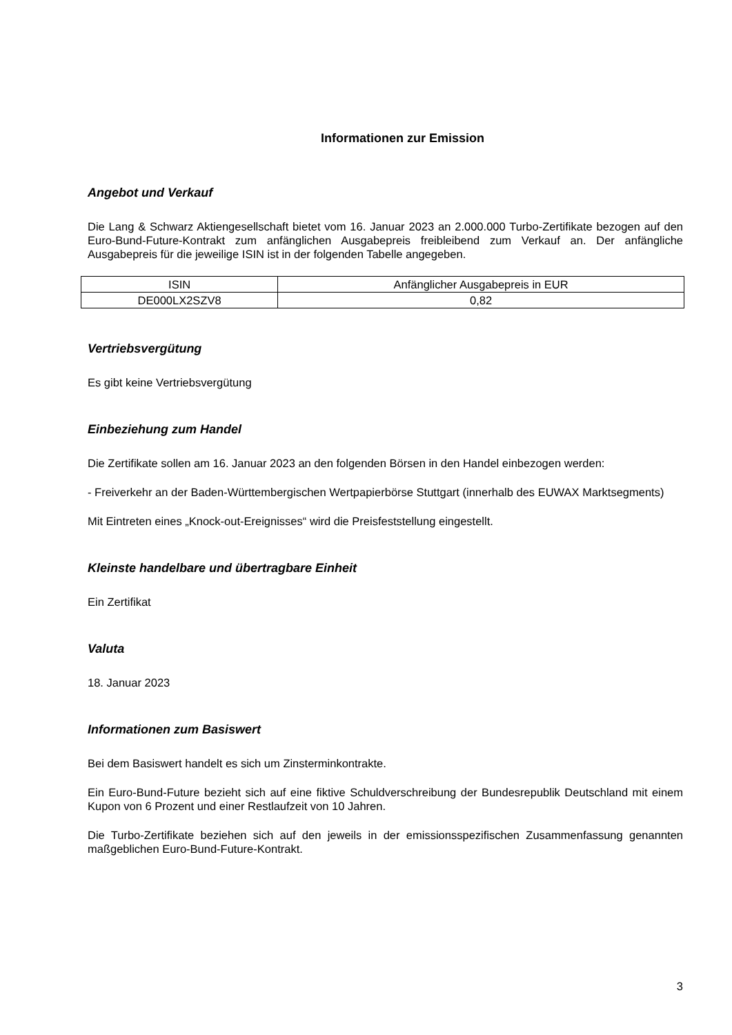Informationen zur Emission
Angebot und Verkauf
Die Lang & Schwarz Aktiengesellschaft bietet vom 16. Januar 2023 an 2.000.000 Turbo-Zertifikate bezogen auf den Euro-Bund-Future-Kontrakt zum anfänglichen Ausgabepreis freibleibend zum Verkauf an. Der anfängliche Ausgabepreis für die jeweilige ISIN ist in der folgenden Tabelle angegeben.
| ISIN | Anfänglicher Ausgabepreis in EUR |
| --- | --- |
| DE000LX2SZV8 | 0,82 |
Vertriebsvergütung
Es gibt keine Vertriebsvergütung
Einbeziehung zum Handel
Die Zertifikate sollen am 16. Januar 2023 an den folgenden Börsen in den Handel einbezogen werden:
- Freiverkehr an der Baden-Württembergischen Wertpapierbörse Stuttgart (innerhalb des EUWAX Marktsegments)
Mit Eintreten eines „Knock-out-Ereignisses“ wird die Preisfeststellung eingestellt.
Kleinste handelbare und übertragbare Einheit
Ein Zertifikat
Valuta
18. Januar 2023
Informationen zum Basiswert
Bei dem Basiswert handelt es sich um Zinsterminkontrakte.
Ein Euro-Bund-Future bezieht sich auf eine fiktive Schuldverschreibung der Bundesrepublik Deutschland mit einem Kupon von 6 Prozent und einer Restlaufzeit von 10 Jahren.
Die Turbo-Zertifikate beziehen sich auf den jeweils in der emissionsspezifischen Zusammenfassung genannten maßgeblichen Euro-Bund-Future-Kontrakt.
3